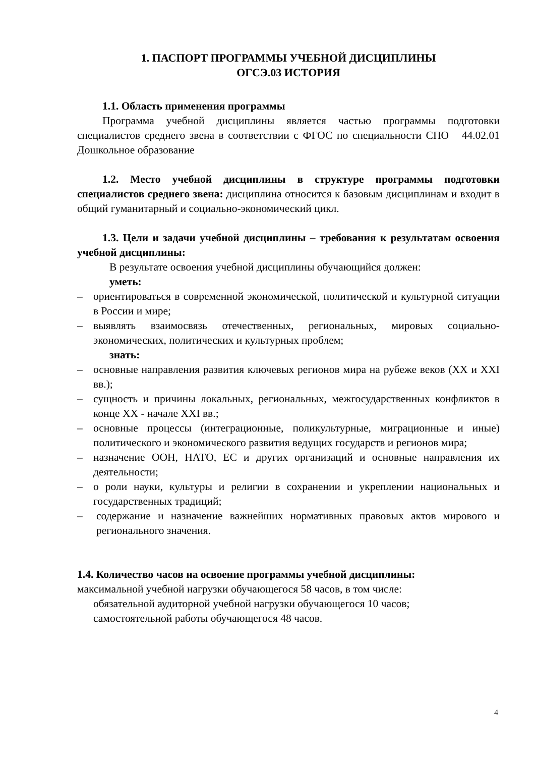1. ПАСПОРТ ПРОГРАММЫ УЧЕБНОЙ ДИСЦИПЛИНЫ
ОГСЭ.03 ИСТОРИЯ
1.1. Область применения программы
Программа учебной дисциплины является частью программы подготовки специалистов среднего звена в соответствии с ФГОС по специальности СПО 44.02.01 Дошкольное образование
1.2. Место учебной дисциплины в структуре программы подготовки специалистов среднего звена: дисциплина относится к базовым дисциплинам и входит в общий гуманитарный и социально-экономический цикл.
1.3. Цели и задачи учебной дисциплины – требования к результатам освоения учебной дисциплины:
В результате освоения учебной дисциплины обучающийся должен:
уметь:
– ориентироваться в современной экономической, политической и культурной ситуации в России и мире;
– выявлять взаимосвязь отечественных, региональных, мировых социально-экономических, политических и культурных проблем;
знать:
– основные направления развития ключевых регионов мира на рубеже веков (XX и XXI вв.);
– сущность и причины локальных, региональных, межгосударственных конфликтов в конце XX - начале XXI вв.;
– основные процессы (интеграционные, поликультурные, миграционные и иные) политического и экономического развития ведущих государств и регионов мира;
– назначение ООН, НАТО, ЕС и других организаций и основные направления их деятельности;
– о роли науки, культуры и религии в сохранении и укреплении национальных и государственных традиций;
– содержание и назначение важнейших нормативных правовых актов мирового и регионального значения.
1.4. Количество часов на освоение программы учебной дисциплины:
максимальной учебной нагрузки обучающегося 58 часов, в том числе:
обязательной аудиторной учебной нагрузки обучающегося 10 часов;
самостоятельной работы обучающегося 48 часов.
4